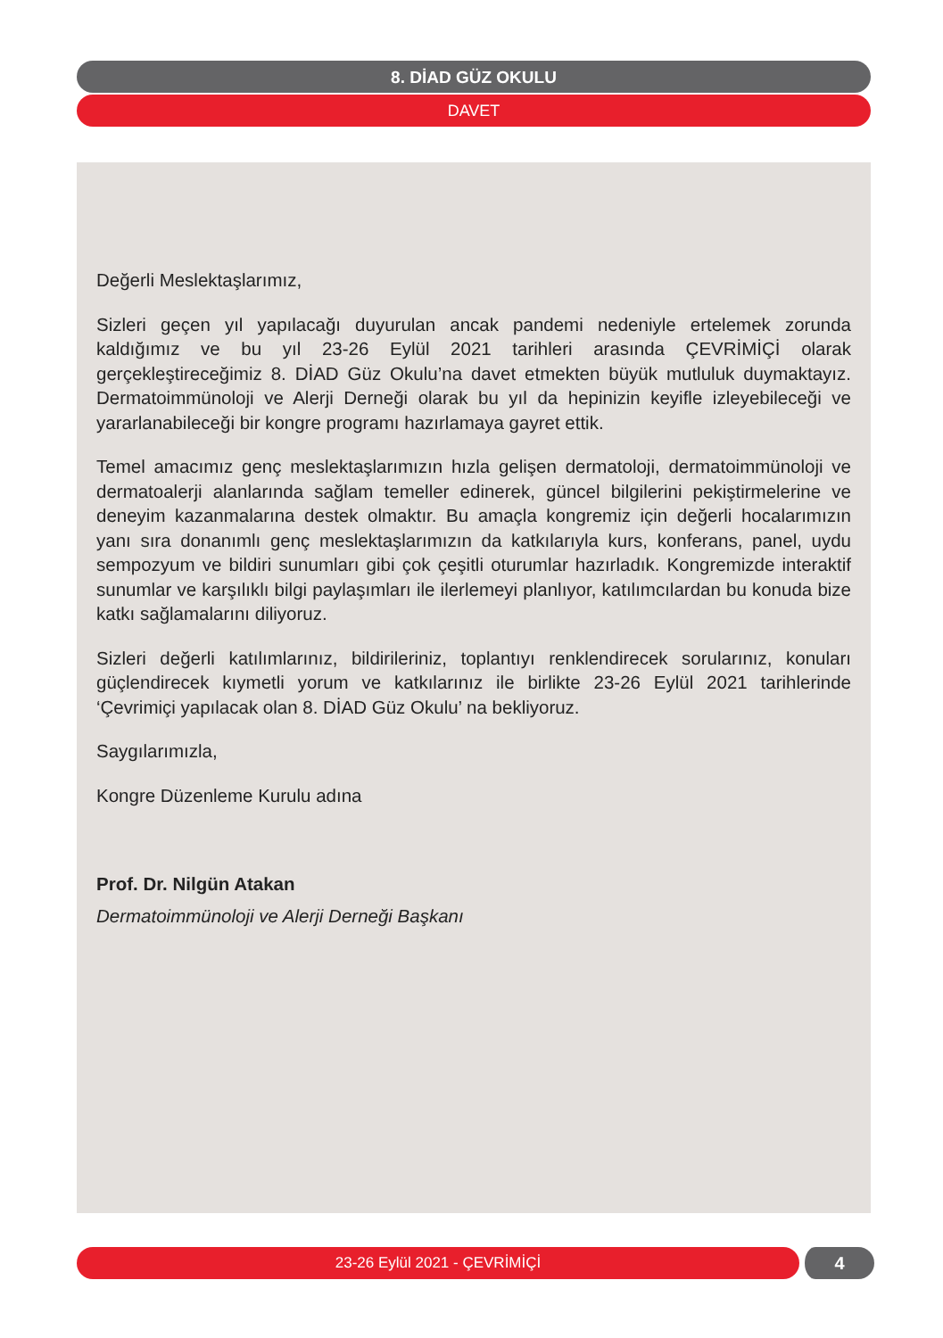8. DİAD GÜZ OKULU
DAVET
Değerli Meslektaşlarımız,
Sizleri geçen yıl yapılacağı duyurulan ancak pandemi nedeniyle ertelemek zorunda kaldığımız ve bu yıl 23-26 Eylül 2021 tarihleri arasında ÇEVRİMİÇİ olarak gerçekleştireceğimiz 8. DİAD Güz Okulu’na davet etmekten büyük mutluluk duymaktayız. Dermatoimmünoloji ve Alerji Derneği olarak bu yıl da hepinizin keyifle izleyebileceği ve yararlanabileceği bir kongre programı hazırlamaya gayret ettik.
Temel amacımız genç meslektaşlarımızın hızla gelişen dermatoloji, dermatoimmünoloji ve dermatoalerji alanlarında sağlam temeller edinerek, güncel bilgilerini pekiştirmelerine ve deneyim kazanmalarına destek olmaktır. Bu amaçla kongremiz için değerli hocalarımızın yanı sıra donanımlı genç meslektaşlarımızın da katkılarıyla kurs, konferans, panel, uydu sempozyum ve bildiri sunumları gibi çok çeşitli oturumlar hazırladık. Kongremizde interaktif sunumlar ve karşılıklı bilgi paylaşımları ile ilerlemeyi planlıyor, katılımcılardan bu konuda bize katkı sağlamalarını diliyoruz.
Sizleri değerli katılımlarınız, bildirileriniz, toplantıyı renklendirecek sorularınız, konuları güçlendirecek kıymetli yorum ve katkılarınız ile birlikte 23-26 Eylül 2021 tarihlerinde ‘Çevrimiçi yapılacak olan 8. DİAD Güz Okulu’ na bekliyoruz.
Saygılarımızla,
Kongre Düzenleme Kurulu adına
Prof. Dr. Nilgün Atakan
Dermatoimmünoloji ve Alerji Derneği Başkanı
23-26 Eylül 2021 - ÇEVRİMİÇİ 4